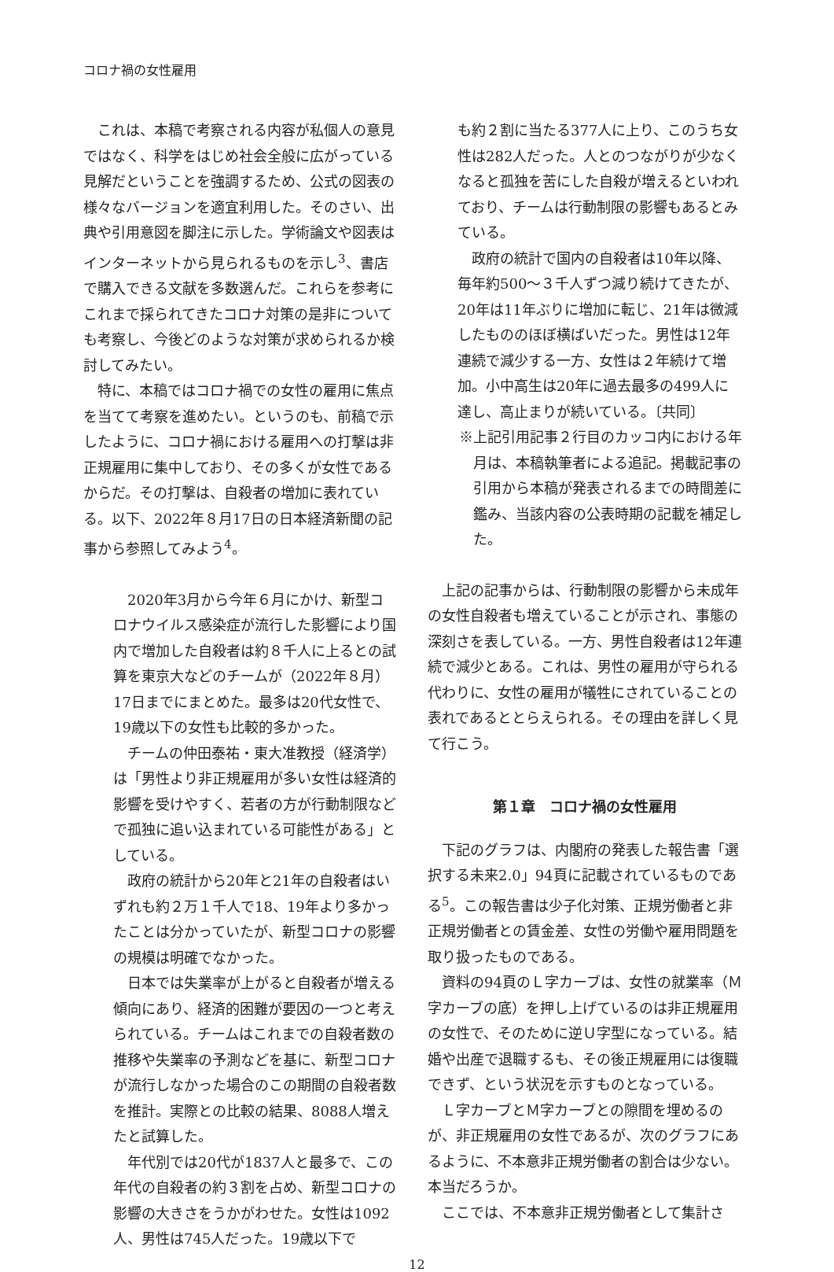コロナ禍の女性雇用
これは、本稿で考察される内容が私個人の意見ではなく、科学をはじめ社会全般に広がっている見解だということを強調するため、公式の図表の様々なバージョンを適宜利用した。そのさい、出典や引用意図を脚注に示した。学術論文や図表はインターネットから見られるものを示し<sup>3</sup>、書店で購入できる文献を多数選んだ。これらを参考にこれまで採られてきたコロナ対策の是非についても考察し、今後どのような対策が求められるか検討してみたい。
特に、本稿ではコロナ禍での女性の雇用に焦点を当てて考察を進めたい。というのも、前稿で示したように、コロナ禍における雇用への打撃は非正規雇用に集中しており、その多くが女性であるからだ。その打撃は、自殺者の増加に表れている。以下、2022年８月17日の日本経済新聞の記事から参照してみよう<sup>4</sup>。
2020年3月から今年６月にかけ、新型コロナウイルス感染症が流行した影響により国内で増加した自殺者は約８千人に上るとの試算を東京大などのチームが（2022年８月）17日までにまとめた。最多は20代女性で、19歳以下の女性も比較的多かった。
チームの仲田泰祐・東大准教授（経済学）は「男性より非正規雇用が多い女性は経済的影響を受けやすく、若者の方が行動制限などで孤独に追い込まれている可能性がある」としている。
政府の統計から20年と21年の自殺者はいずれも約２万１千人で18、19年より多かったことは分かっていたが、新型コロナの影響の規模は明確でなかった。
日本では失業率が上がると自殺者が増える傾向にあり、経済的困難が要因の一つと考えられている。チームはこれまでの自殺者数の推移や失業率の予測などを基に、新型コロナが流行しなかった場合のこの期間の自殺者数を推計。実際との比較の結果、8088人増えたと試算した。
年代別では20代が1837人と最多で、この年代の自殺者の約３割を占め、新型コロナの影響の大きさをうかがわせた。女性は1092人、男性は745人だった。19歳以下で
も約２割に当たる377人に上り、このうち女性は282人だった。人とのつながりが少なくなると孤独を苦にした自殺が増えるといわれており、チームは行動制限の影響もあるとみている。
政府の統計で国内の自殺者は10年以降、毎年約500～３千人ずつ減り続けてきたが、20年は11年ぶりに増加に転じ、21年は微減したもののほぼ横ばいだった。男性は12年連続で減少する一方、女性は２年続けて増加。小中高生は20年に過去最多の499人に達し、高止まりが続いている。〔共同〕
※上記引用記事２行目のカッコ内における年月は、本稿執筆者による追記。掲載記事の引用から本稿が発表されるまでの時間差に鑑み、当該内容の公表時期の記載を補足した。
上記の記事からは、行動制限の影響から未成年の女性自殺者も増えていることが示され、事態の深刻さを表している。一方、男性自殺者は12年連続で減少とある。これは、男性の雇用が守られる代わりに、女性の雇用が犠牲にされていることの表れであるととらえられる。その理由を詳しく見て行こう。
第１章　コロナ禍の女性雇用
下記のグラフは、内閣府の発表した報告書「選択する未来2.0」94頁に記載されているものである<sup>5</sup>。この報告書は少子化対策、正規労働者と非正規労働者との賃金差、女性の労働や雇用問題を取り扱ったものである。
資料の94頁のＬ字カーブは、女性の就業率（Ｍ字カーブの底）を押し上げているのは非正規雇用の女性で、そのために逆Ｕ字型になっている。結婚や出産で退職するも、その後正規雇用には復職できず、という状況を示すものとなっている。
Ｌ字カーブとＭ字カーブとの隙間を埋めるのが、非正規雇用の女性であるが、次のグラフにあるように、不本意非正規労働者の割合は少ない。本当だろうか。
ここでは、不本意非正規労働者として集計さ
12